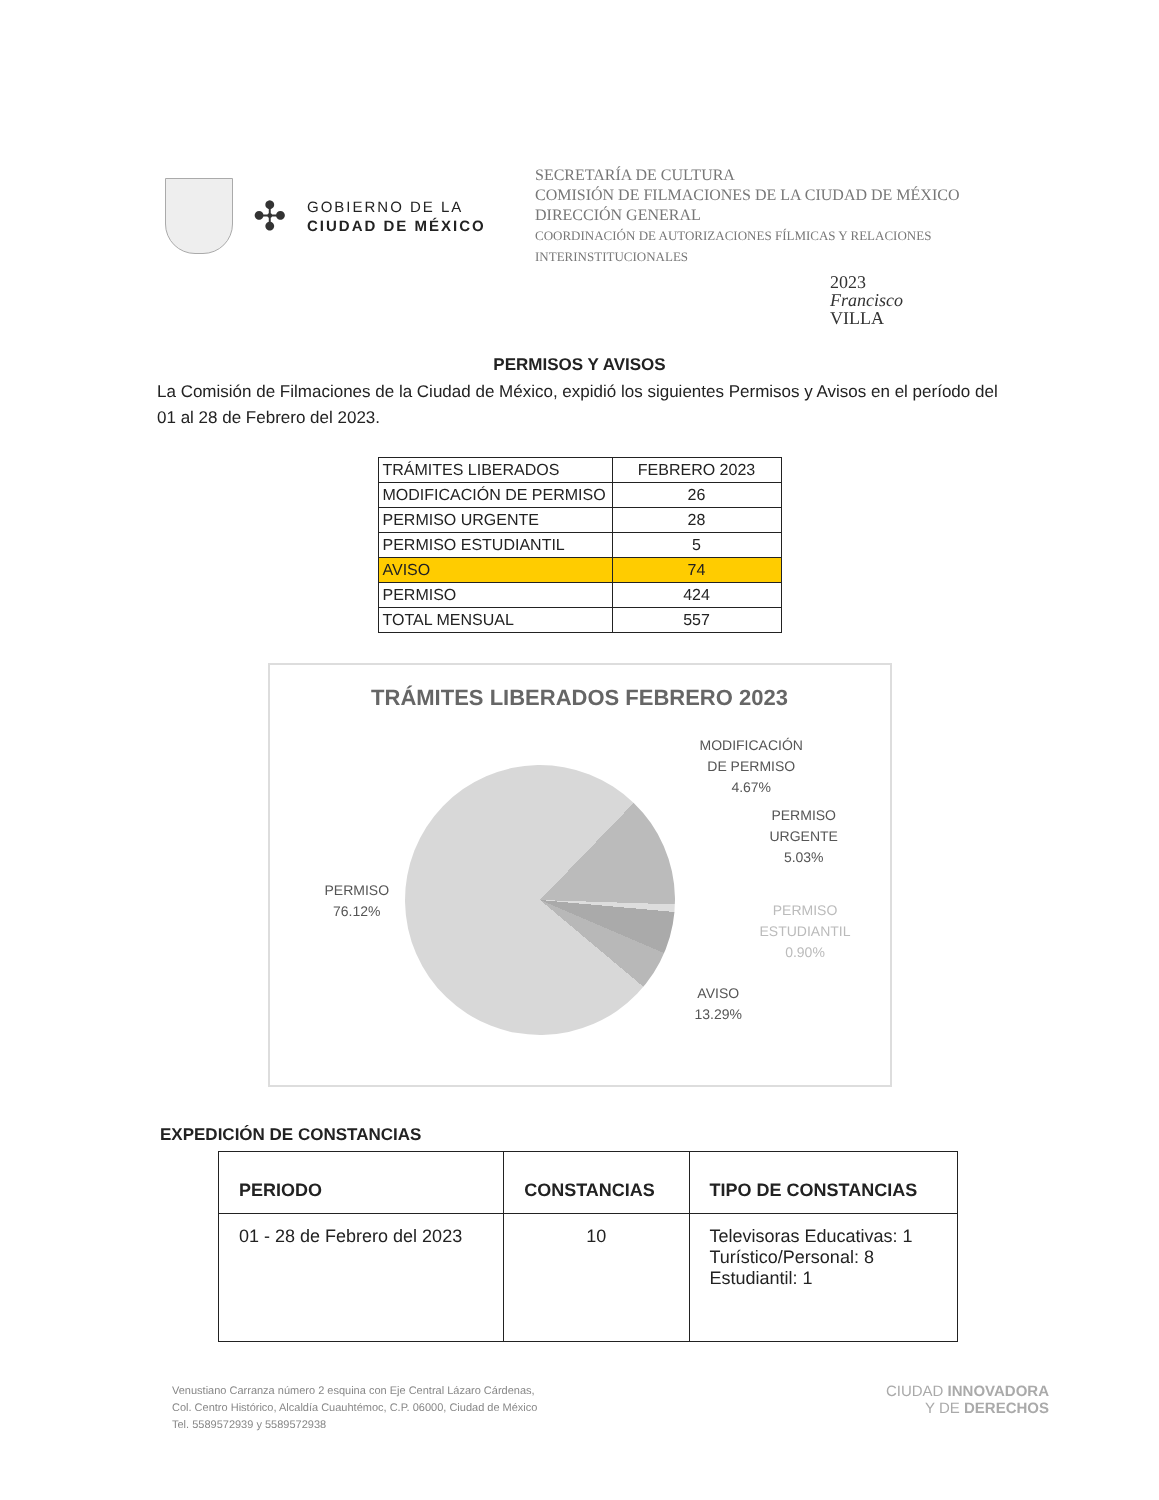✣
GOBIERNO DE LA
CIUDAD DE MÉXICO
SECRETARÍA DE CULTURA
COMISIÓN DE FILMACIONES DE LA CIUDAD DE MÉXICO
DIRECCIÓN GENERAL
COORDINACIÓN DE AUTORIZACIONES FÍLMICAS Y RELACIONES INTERINSTITUCIONALES
2023
Francisco
VILLA
PERMISOS Y AVISOS
La Comisión de Filmaciones de la Ciudad de México, expidió los siguientes Permisos y Avisos en el período del 01 al 28 de Febrero del 2023.
| TRÁMITES LIBERADOS | FEBRERO 2023 |
| --- | --- |
| MODIFICACIÓN DE PERMISO | 26 |
| PERMISO URGENTE | 28 |
| PERMISO ESTUDIANTIL | 5 |
| AVISO | 74 |
| PERMISO | 424 |
| TOTAL MENSUAL | 557 |
TRÁMITES LIBERADOS FEBRERO 2023
PERMISO
76.12%
MODIFICACIÓN
DE PERMISO
4.67%
PERMISO
URGENTE
5.03%
PERMISO
ESTUDIANTIL
0.90%
AVISO
13.29%
EXPEDICIÓN DE CONSTANCIAS
| PERIODO | CONSTANCIAS | TIPO DE CONSTANCIAS |
| --- | --- | --- |
| 01 - 28 de Febrero del 2023 | 10 | Televisoras Educativas: 1 Turístico/Personal: 8 Estudiantil: 1 |
Venustiano Carranza número 2 esquina con Eje Central Lázaro Cárdenas,
Col. Centro Histórico, Alcaldía Cuauhtémoc, C.P. 06000, Ciudad de México
Tel. 5589572939 y 5589572938
CIUDAD INNOVADORA
Y DE DERECHOS